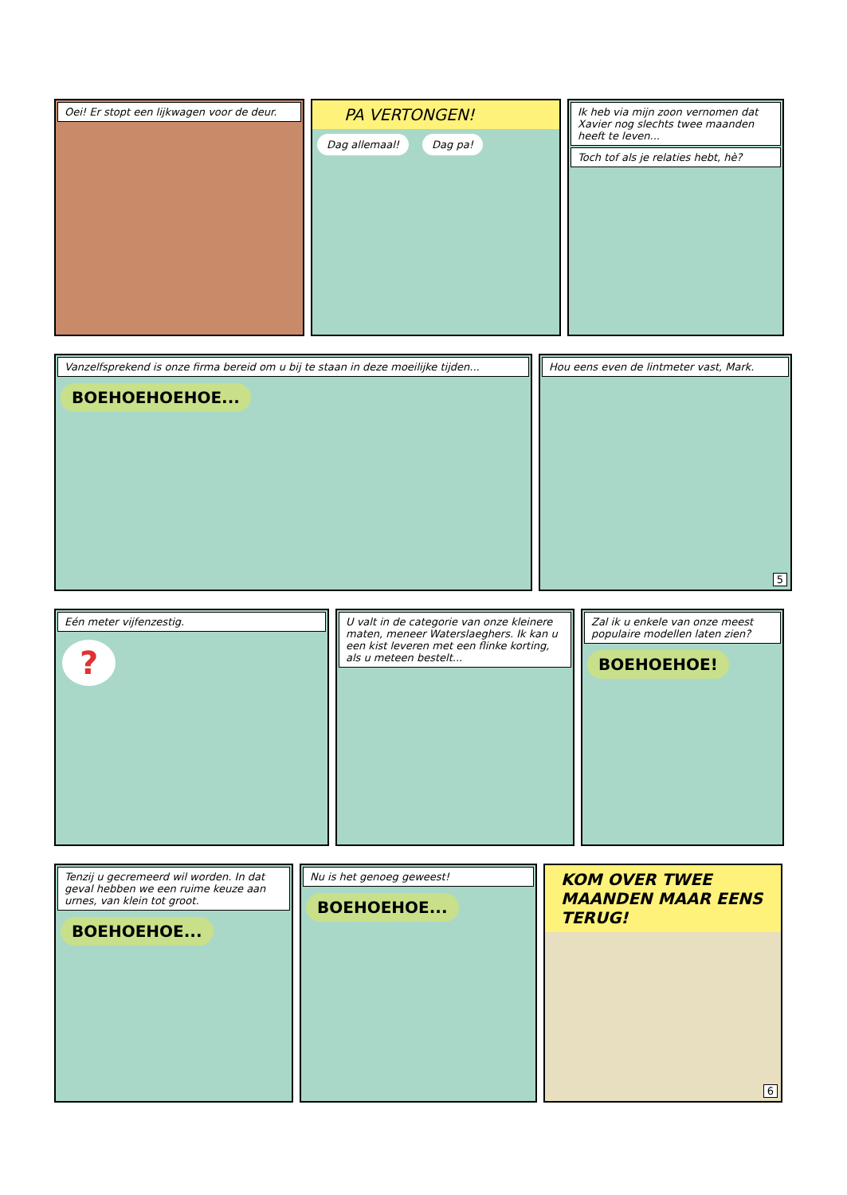Oei! Er stopt een lijkwagen voor de deur.
PA VERTONGEN!
Dag allemaal! Dag pa!
Ik heb via mijn zoon vernomen dat Xavier nog slechts twee maanden heeft te leven...
Toch tof als je relaties hebt, hè?
Vanzelfsprekend is onze firma bereid om u bij te staan in deze moeilijke tijden...
BOEHOEHOEHOE...
Hou eens even de lintmeter vast, Mark.
5
Eén meter vijfenzestig.
?
U valt in de categorie van onze kleinere maten, meneer Waterslaeghers. Ik kan u een kist leveren met een flinke korting, als u meteen bestelt...
Zal ik u enkele van onze meest populaire modellen laten zien?
BOEHOEHOE!
Tenzij u gecremeerd wil worden. In dat geval hebben we een ruime keuze aan urnes, van klein tot groot.
BOEHOEHOE...
Nu is het genoeg geweest!
BOEHOEHOE...
KOM OVER TWEE MAANDEN MAAR EENS TERUG!
6